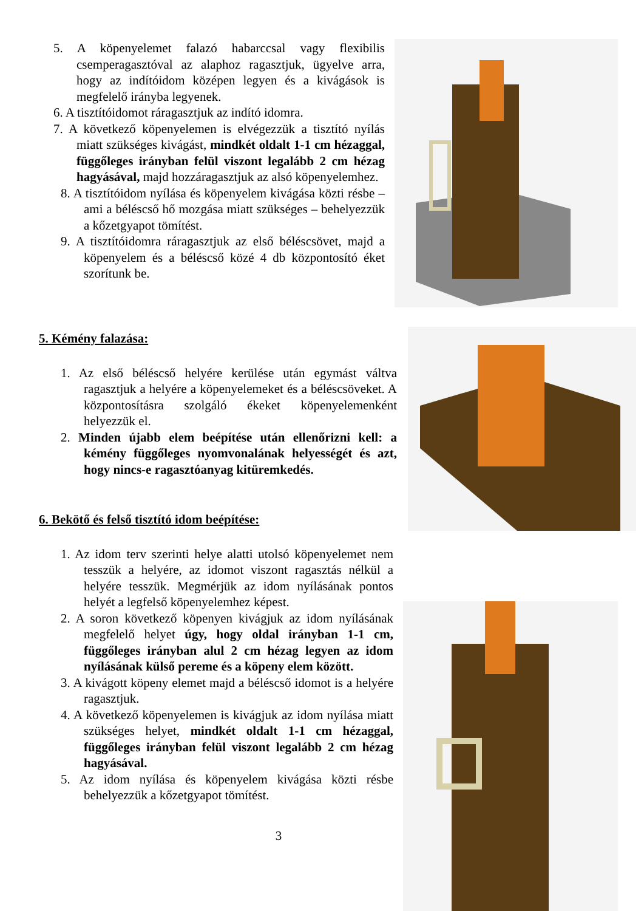5. A köpenyelemet falazó habarccsal vagy flexibilis csemperagasztóval az alaphoz ragasztjuk, ügyelve arra, hogy az indítóidom középen legyen és a kivágások is megfelelő irányba legyenek.
6. A tisztítóidomot ráragasztjuk az indító idomra.
7. A következő köpenyelemen is elvégezzük a tisztító nyílás miatt szükséges kivágást, mindkét oldalt 1-1 cm hézaggal, függőleges irányban felül viszont legalább 2 cm hézag hagyásával, majd hozzáragasztjuk az alsó köpenyelemhez.
8. A tisztítóidom nyílása és köpenyelem kivágása közti résbe – ami a béléscső hő mozgása miatt szükséges – behelyezzük a kőzetgyapot tömítést.
9. A tisztítóidomra ráragasztjuk az első béléscsövet, majd a köpenyelem és a béléscső közé 4 db központosító éket szorítunk be.
5. Kémény falazása:
1. Az első béléscső helyére kerülése után egymást váltva ragasztjuk a helyére a köpenyelemeket és a béléscsöveket. A központosításra szolgáló ékeket köpenyelemenként helyezzük el.
2. Minden újabb elem beépítése után ellenőrizni kell: a kémény függőleges nyomvonalának helyességét és azt, hogy nincs-e ragasztóanyag kitüremkedés.
6. Bekötő és felső tisztító idom beépítése:
1. Az idom terv szerinti helye alatti utolsó köpenyelemet nem tesszük a helyére, az idomot viszont ragasztás nélkül a helyére tesszük. Megmérjük az idom nyílásának pontos helyét a legfelső köpenyelemhez képest.
2. A soron következő köpenyen kivágjuk az idom nyílásának megfelelő helyet úgy, hogy oldal irányban 1-1 cm, függőleges irányban alul 2 cm hézag legyen az idom nyílásának külső pereme és a köpeny elem között.
3. A kivágott köpeny elemet majd a béléscső idomot is a helyére ragasztjuk.
4. A következő köpenyelemen is kivágjuk az idom nyílása miatt szükséges helyet, mindkét oldalt 1-1 cm hézaggal, függőleges irányban felül viszont legalább 2 cm hézag hagyásával.
5. Az idom nyílása és köpenyelem kivágása közti résbe behelyezzük a kőzetgyapot tömítést.
3